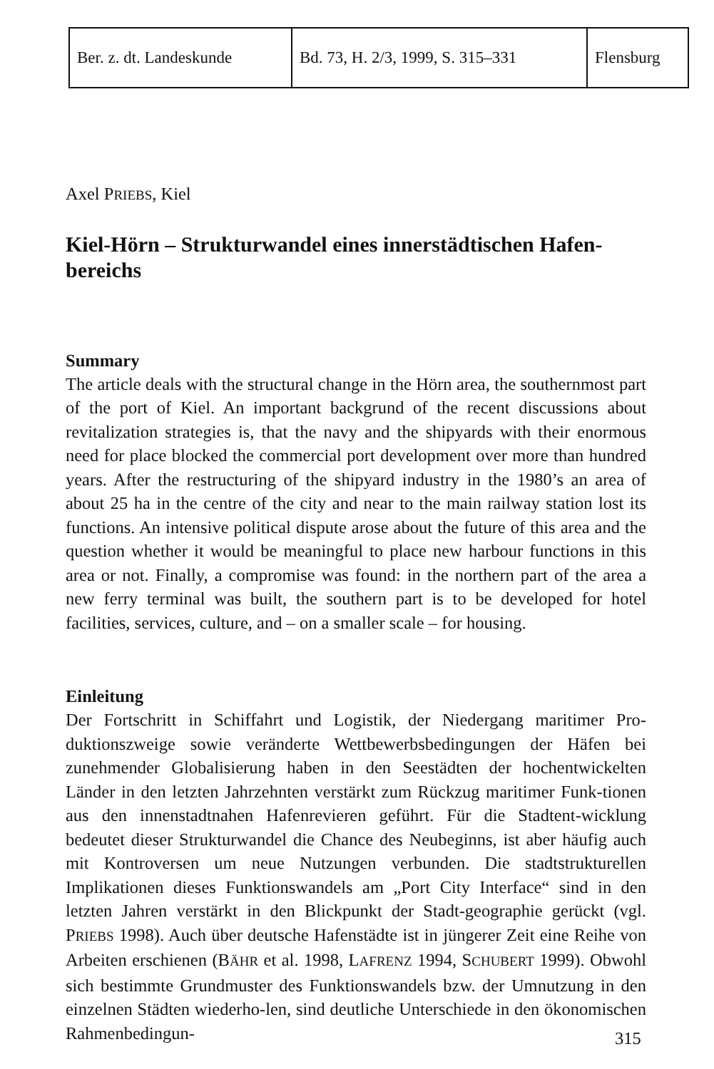| Ber. z. dt. Landeskunde | Bd. 73, H. 2/3, 1999, S. 315–331 | Flensburg |
Axel PRIEBS, Kiel
Kiel-Hörn – Strukturwandel eines innerstädtischen Hafen-
bereichs
Summary
The article deals with the structural change in the Hörn area, the southernmost part of the port of Kiel. An important backgrund of the recent discussions about revitalization strategies is, that the navy and the shipyards with their enormous need for place blocked the commercial port development over more than hundred years. After the restructuring of the shipyard industry in the 1980’s an area of about 25 ha in the centre of the city and near to the main railway station lost its functions. An intensive political dispute arose about the future of this area and the question whether it would be meaningful to place new harbour functions in this area or not. Finally, a compromise was found: in the northern part of the area a new ferry terminal was built, the southern part is to be developed for hotel facilities, services, culture, and – on a smaller scale – for housing.
Einleitung
Der Fortschritt in Schiffahrt und Logistik, der Niedergang maritimer Pro-duktionszweige sowie veränderte Wettbewerbsbedingungen der Häfen bei zunehmender Globalisierung haben in den Seestädten der hochentwickelten Länder in den letzten Jahrzehnten verstärkt zum Rückzug maritimer Funk-tionen aus den innenstadtnahen Hafenrevieren geführt. Für die Stadtent-wicklung bedeutet dieser Strukturwandel die Chance des Neubeginns, ist aber häufig auch mit Kontroversen um neue Nutzungen verbunden. Die stadtstrukturellen Implikationen dieses Funktionswandels am „Port City Interface“ sind in den letzten Jahren verstärkt in den Blickpunkt der Stadt-geographie gerückt (vgl. PRIEBS 1998). Auch über deutsche Hafenstädte ist in jüngerer Zeit eine Reihe von Arbeiten erschienen (BÄHR et al. 1998, LAFRENZ 1994, SCHUBERT 1999). Obwohl sich bestimmte Grundmuster des Funktionswandels bzw. der Umnutzung in den einzelnen Städten wiederho-len, sind deutliche Unterschiede in den ökonomischen Rahmenbedingun-
315